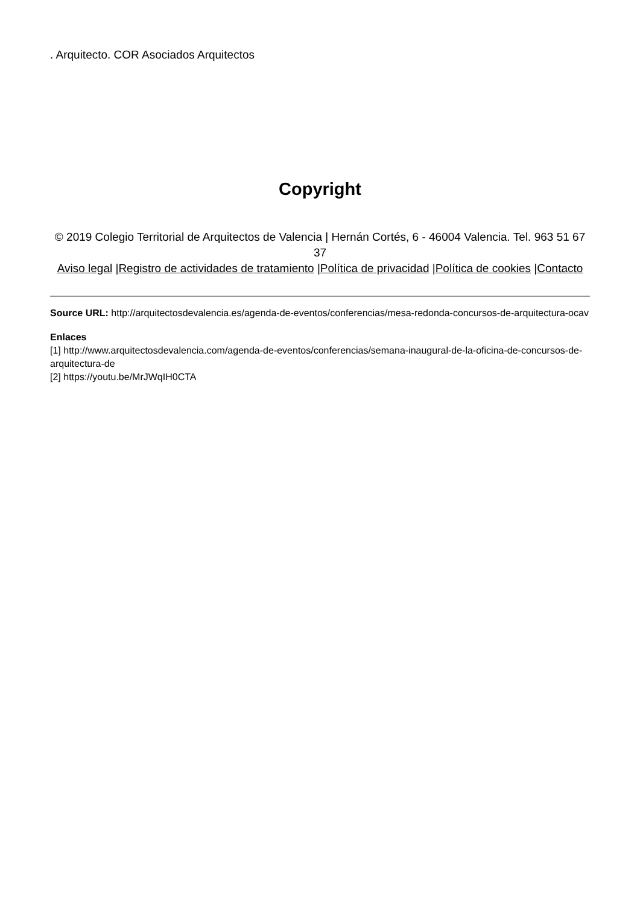. Arquitecto. COR Asociados Arquitectos
Copyright
© 2019 Colegio Territorial de Arquitectos de Valencia | Hernán Cortés, 6 - 46004 Valencia. Tel. 963 51 67 37
Aviso legal |Registro de actividades de tratamiento |Política de privacidad |Política de cookies |Contacto
Source URL: http://arquitectosdevalencia.es/agenda-de-eventos/conferencias/mesa-redonda-concursos-de-arquitectura-ocav
Enlaces
[1] http://www.arquitectosdevalencia.com/agenda-de-eventos/conferencias/semana-inaugural-de-la-oficina-de-concursos-de-arquitectura-de
[2] https://youtu.be/MrJWqIH0CTA